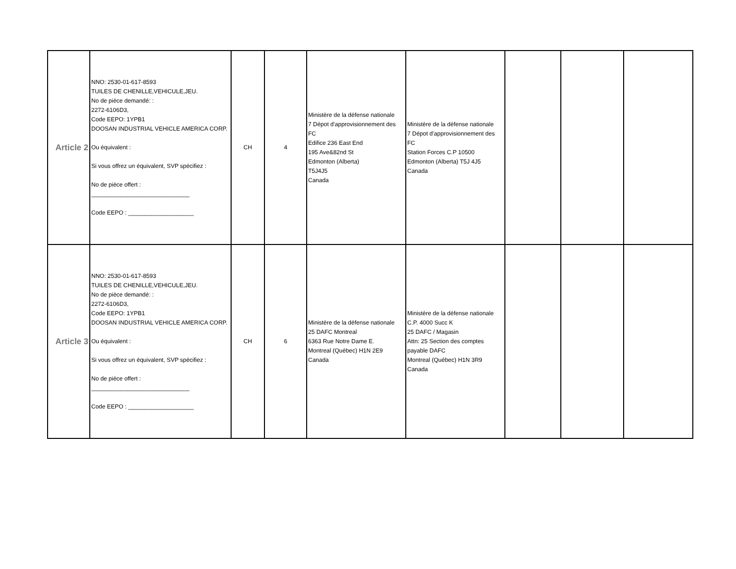| Article 2 | NNO: 2530-01-617-8593 TUILES DE CHENILLE,VEHICULE,JEU. No de pièce demandé: : 2272-6106D3, Code EEPO: 1YPB1 DOOSAN INDUSTRIAL VEHICLE AMERICA CORP. Ou équivalent : Si vous offrez un équivalent, SVP spécifiez : No de pièce offert : ______________________________ Code EEPO : ____________________ | CH | 4 | Ministère de la défense nationale 7 Dépot d'approvisionnement des FC Edifice 236 East End 195 Ave&82nd St Edmonton (Alberta) T5J4J5 Canada | Ministère de la défense nationale 7 Dépot d'approvisionnement des FC Station Forces C.P 10500 Edmonton (Alberta) T5J 4J5 Canada | | | |
| Article 3 | NNO: 2530-01-617-8593 TUILES DE CHENILLE,VEHICULE,JEU. No de pièce demandé: : 2272-6106D3, Code EEPO: 1YPB1 DOOSAN INDUSTRIAL VEHICLE AMERICA CORP. Ou équivalent : Si vous offrez un équivalent, SVP spécifiez : No de pièce offert : ______________________________ Code EEPO : ____________________ | CH | 6 | Ministère de la défense nationale 25 DAFC Montreal 6363 Rue Notre Dame E. Montreal (Québec) H1N 2E9 Canada | Ministère de la défense nationale C.P. 4000 Succ K 25 DAFC / Magasin Attn: 25 Section des comptes payable DAFC Montreal (Québec) H1N 3R9 Canada | | | |